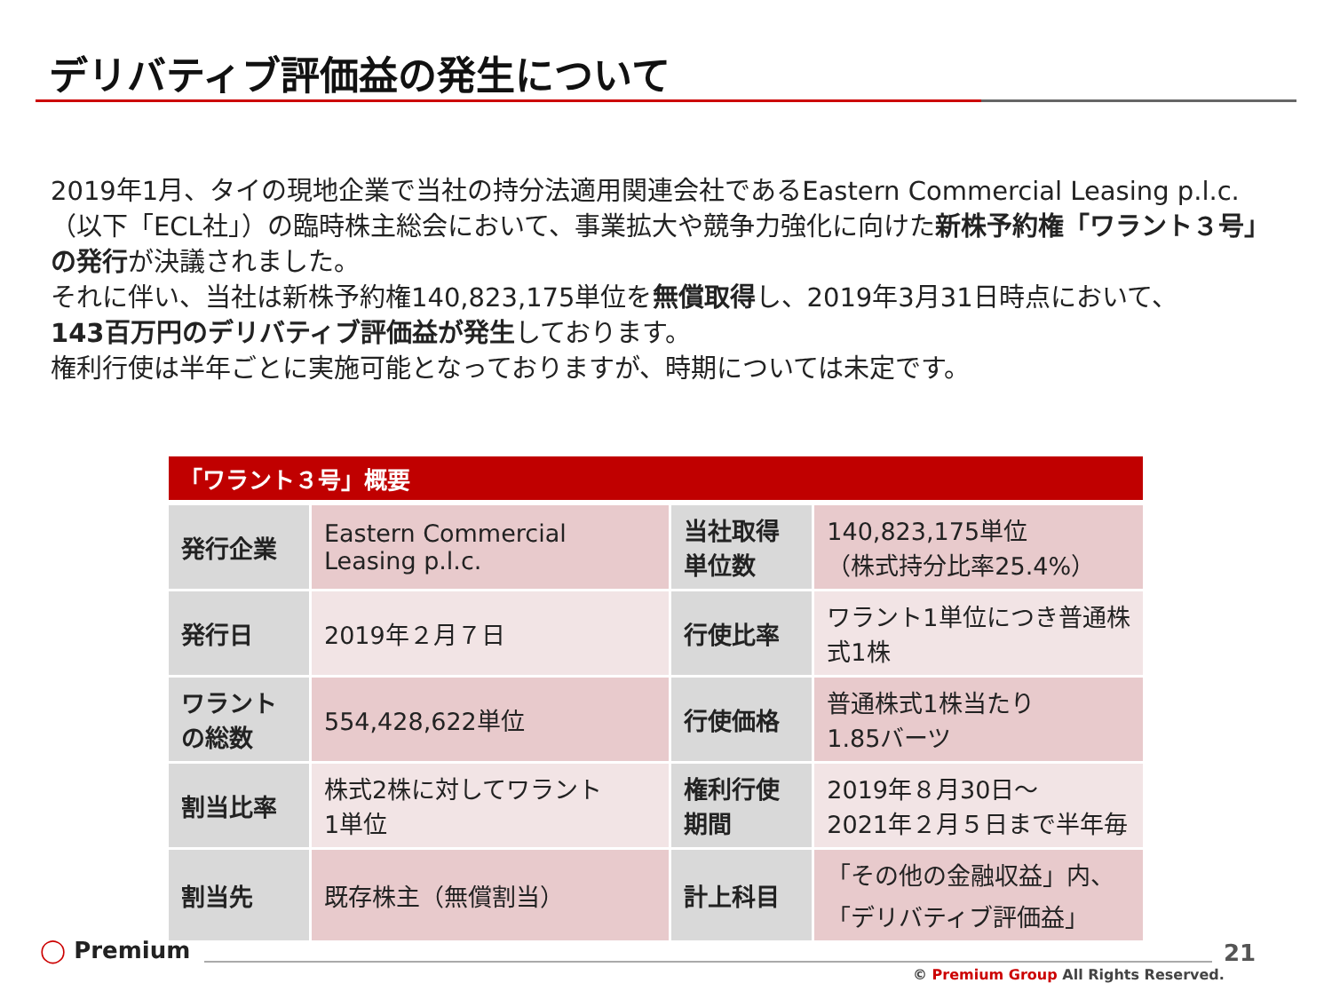デリバティブ評価益の発生について
2019年1月、タイの現地企業で当社の持分法適用関連会社であるEastern Commercial Leasing p.l.c.（以下「ECL社」）の臨時株主総会において、事業拡大や競争力強化に向けた新株予約権「ワラント３号」の発行が決議されました。
それに伴い、当社は新株予約権140,823,175単位を無償取得し、2019年3月31日時点において、
143百万円のデリバティブ評価益が発生しております。
権利行使は半年ごとに実施可能となっておりますが、時期については未定です。
「ワラント３号」概要
| 発行企業 | Eastern Commercial Leasing p.l.c. | 当社取得単位数 | 140,823,175単位 （株式持分比率25.4%） |
| 発行日 | 2019年２月７日 | 行使比率 | ワラント1単位につき普通株式1株 |
| ワラントの総数 | 554,428,622単位 | 行使価格 | 普通株式1株当たり 1.85バーツ |
| 割当比率 | 株式2株に対してワラント 1単位 | 権利行使期間 | 2019年８月30日～ 2021年２月５日まで半年毎 |
| 割当先 | 既存株主（無償割当） | 計上科目 | 「その他の金融収益」内、 「デリバティブ評価益」 |
◯ Premium 21
© Premium Group All Rights Reserved.